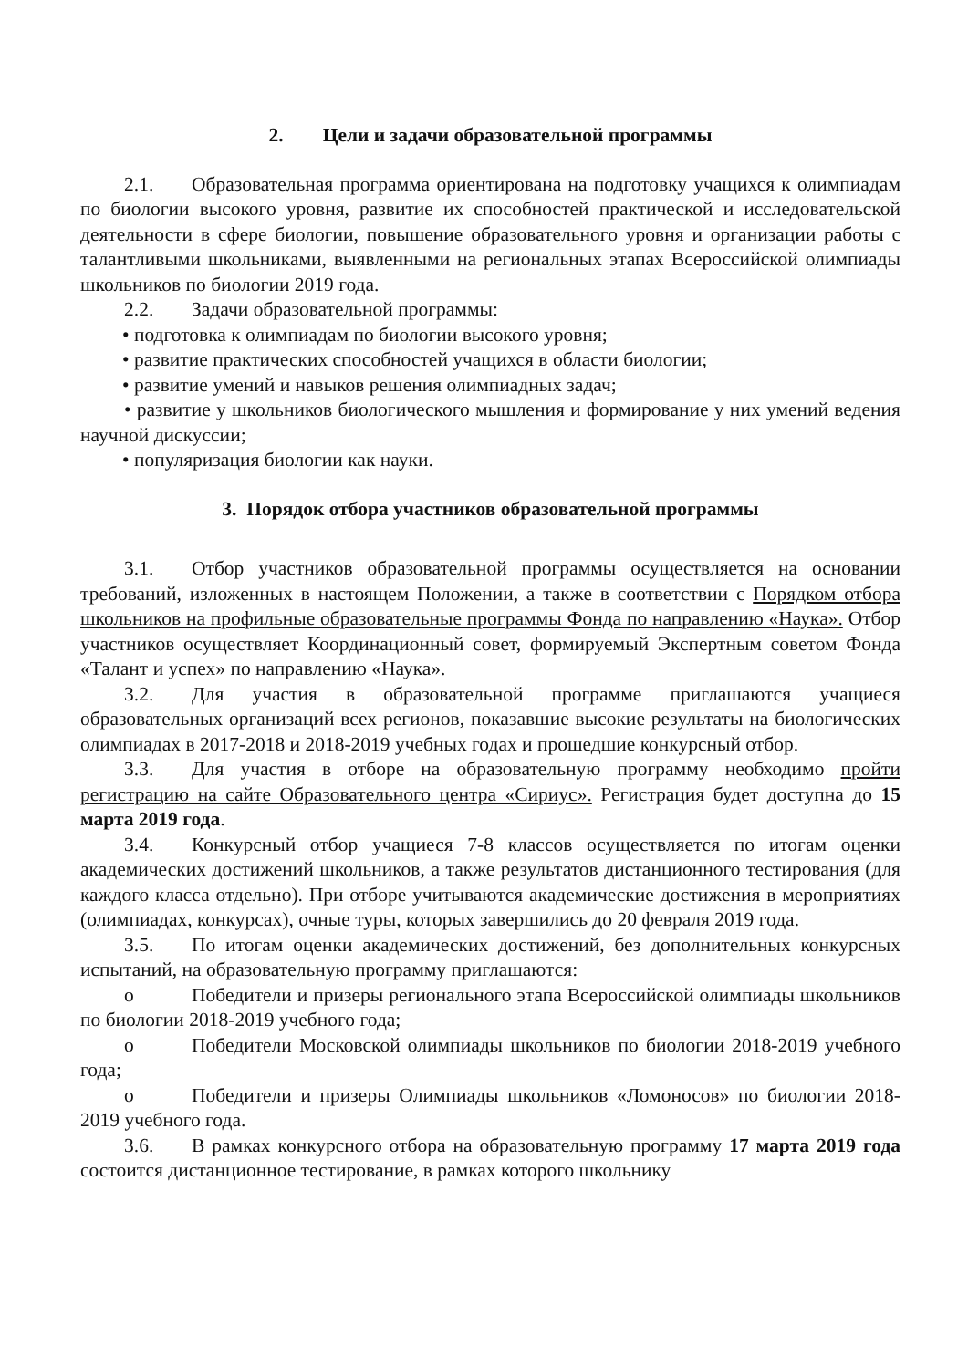2. Цели и задачи образовательной программы
2.1. Образовательная программа ориентирована на подготовку учащихся к олимпиадам по биологии высокого уровня, развитие их способностей практической и исследовательской деятельности в сфере биологии, повышение образовательного уровня и организации работы с талантливыми школьниками, выявленными на региональных этапах Всероссийской олимпиады школьников по биологии 2019 года.
2.2. Задачи образовательной программы:
• подготовка к олимпиадам по биологии высокого уровня;
• развитие практических способностей учащихся в области биологии;
• развитие умений и навыков решения олимпиадных задач;
• развитие у школьников биологического мышления и формирование у них умений ведения научной дискуссии;
• популяризация биологии как науки.
3. Порядок отбора участников образовательной программы
3.1. Отбор участников образовательной программы осуществляется на основании требований, изложенных в настоящем Положении, а также в соответствии с Порядком отбора школьников на профильные образовательные программы Фонда по направлению «Наука». Отбор участников осуществляет Координационный совет, формируемый Экспертным советом Фонда «Талант и успех» по направлению «Наука».
3.2. Для участия в образовательной программе приглашаются учащиеся образовательных организаций всех регионов, показавшие высокие результаты на биологических олимпиадах в 2017-2018 и 2018-2019 учебных годах и прошедшие конкурсный отбор.
3.3. Для участия в отборе на образовательную программу необходимо пройти регистрацию на сайте Образовательного центра «Сириус». Регистрация будет доступна до 15 марта 2019 года.
3.4. Конкурсный отбор учащиеся 7-8 классов осуществляется по итогам оценки академических достижений школьников, а также результатов дистанционного тестирования (для каждого класса отдельно). При отборе учитываются академические достижения в мероприятиях (олимпиадах, конкурсах), очные туры, которых завершились до 20 февраля 2019 года.
3.5. По итогам оценки академических достижений, без дополнительных конкурсных испытаний, на образовательную программу приглашаются:
o Победители и призеры регионального этапа Всероссийской олимпиады школьников по биологии 2018-2019 учебного года;
o Победители Московской олимпиады школьников по биологии 2018-2019 учебного года;
o Победители и призеры Олимпиады школьников «Ломоносов» по биологии 2018-2019 учебного года.
3.6. В рамках конкурсного отбора на образовательную программу 17 марта 2019 года состоится дистанционное тестирование, в рамках которого школьнику